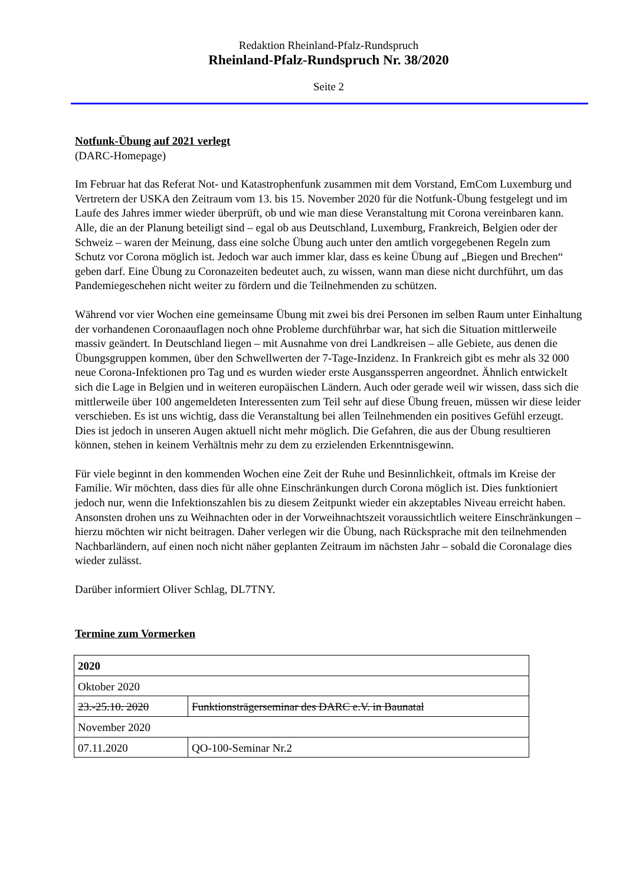Redaktion Rheinland-Pfalz-Rundspruch
Rheinland-Pfalz-Rundspruch Nr. 38/2020
Seite 2
Notfunk-Übung auf 2021 verlegt
(DARC-Homepage)
Im Februar hat das Referat Not- und Katastrophenfunk zusammen mit dem Vorstand, EmCom Luxemburg und Vertretern der USKA den Zeitraum vom 13. bis 15. November 2020 für die Notfunk-Übung festgelegt und im Laufe des Jahres immer wieder überprüft, ob und wie man diese Veranstaltung mit Corona vereinbaren kann. Alle, die an der Planung beteiligt sind – egal ob aus Deutschland, Luxemburg, Frankreich, Belgien oder der Schweiz – waren der Meinung, dass eine solche Übung auch unter den amtlich vorgegebenen Regeln zum Schutz vor Corona möglich ist. Jedoch war auch immer klar, dass es keine Übung auf „Biegen und Brechen“ geben darf. Eine Übung zu Coronazeiten bedeutet auch, zu wissen, wann man diese nicht durchführt, um das Pandemiegeschehen nicht weiter zu fördern und die Teilnehmenden zu schützen.
Während vor vier Wochen eine gemeinsame Übung mit zwei bis drei Personen im selben Raum unter Einhaltung der vorhandenen Coronaauflagen noch ohne Probleme durchführbar war, hat sich die Situation mittlerweile massiv geändert. In Deutschland liegen – mit Ausnahme von drei Landkreisen – alle Gebiete, aus denen die Übungsgruppen kommen, über den Schwellwerten der 7-Tage-Inzidenz. In Frankreich gibt es mehr als 32 000 neue Corona-Infektionen pro Tag und es wurden wieder erste Ausganssperren angeordnet. Ähnlich entwickelt sich die Lage in Belgien und in weiteren europäischen Ländern. Auch oder gerade weil wir wissen, dass sich die mittlerweile über 100 angemeldeten Interessenten zum Teil sehr auf diese Übung freuen, müssen wir diese leider verschieben. Es ist uns wichtig, dass die Veranstaltung bei allen Teilnehmenden ein positives Gefühl erzeugt. Dies ist jedoch in unseren Augen aktuell nicht mehr möglich. Die Gefahren, die aus der Übung resultieren können, stehen in keinem Verhältnis mehr zu dem zu erzielenden Erkenntnisgewinn.
Für viele beginnt in den kommenden Wochen eine Zeit der Ruhe und Besinnlichkeit, oftmals im Kreise der Familie. Wir möchten, dass dies für alle ohne Einschränkungen durch Corona möglich ist. Dies funktioniert jedoch nur, wenn die Infektionszahlen bis zu diesem Zeitpunkt wieder ein akzeptables Niveau erreicht haben. Ansonsten drohen uns zu Weihnachten oder in der Vorweihnachtszeit voraussichtlich weitere Einschränkungen – hierzu möchten wir nicht beitragen. Daher verlegen wir die Übung, nach Rücksprache mit den teilnehmenden Nachbarländern, auf einen noch nicht näher geplanten Zeitraum im nächsten Jahr – sobald die Coronalage dies wieder zulässt.
Darüber informiert Oliver Schlag, DL7TNY.
Termine zum Vormerken
| 2020 | |
| Oktober 2020 | |
| 23.-25.10. 2020 | Funktionsträgerseminar des DARC e.V. in Baunatal |
| November 2020 | |
| 07.11.2020 | QO-100-Seminar Nr.2 |